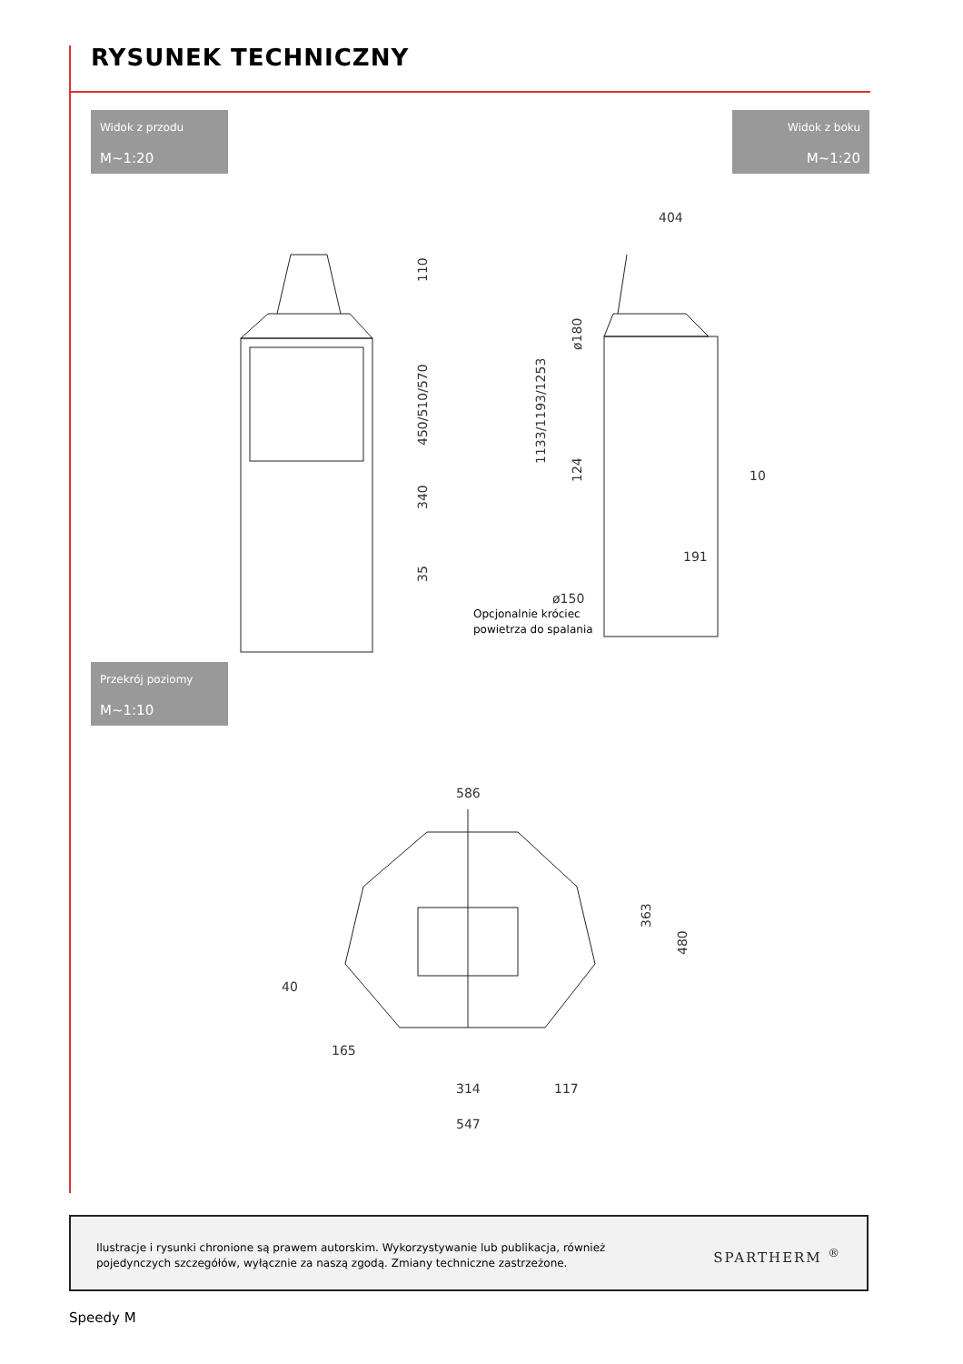RYSUNEK TECHNICZNY
Widok z przodu
M~1:20
Widok z boku
M~1:20
404
10
191
ø150
110
450/510/570
340
35
1133/1193/1253
ø180
124
Opcjonalnie króciec
powietrza do spalania
Przekrój poziomy
M~1:10
586
314
117
547
363
480
40
165
Ilustracje i rysunki chronione są prawem autorskim. Wykorzystywanie lub publikacja, również
pojedynczych szczegółów, wyłącznie za naszą zgodą. Zmiany techniczne zastrzeżone.
SPARTHERM <sup>®</sup>
Speedy M